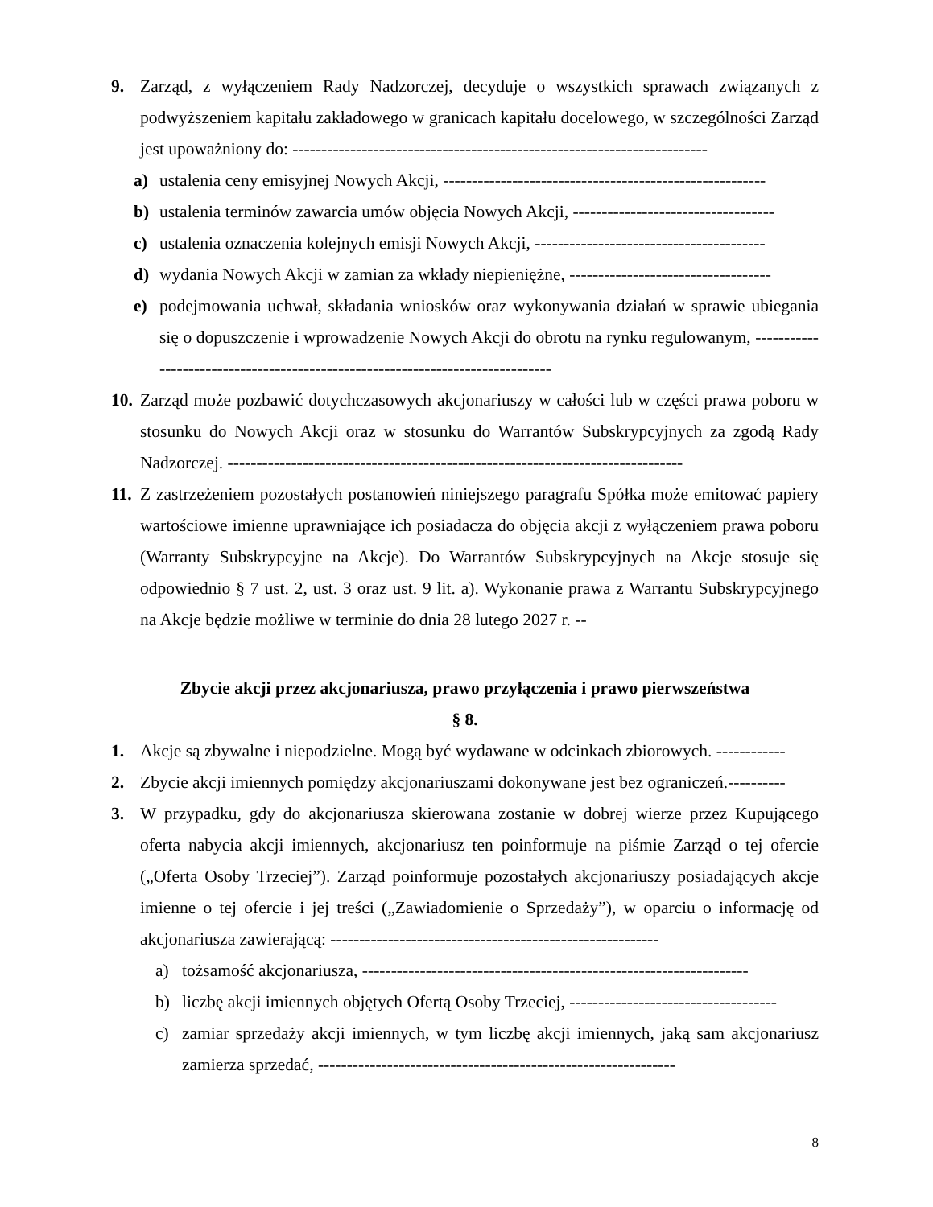9. Zarząd, z wyłączeniem Rady Nadzorczej, decyduje o wszystkich sprawach związanych z podwyższeniem kapitału zakładowego w granicach kapitału docelowego, w szczególności Zarząd jest upoważniony do: ------------------------------------------------------------------------
a) ustalenia ceny emisyjnej Nowych Akcji, --------------------------------------------------------
b) ustalenia terminów zawarcia umów objęcia Nowych Akcji, -----------------------------------
c) ustalenia oznaczenia kolejnych emisji Nowych Akcji, ----------------------------------------
d) wydania Nowych Akcji w zamian za wkłady niepieniężne, -----------------------------------
e) podejmowania uchwał, składania wniosków oraz wykonywania działań w sprawie ubiegania się o dopuszczenie i wprowadzenie Nowych Akcji do obrotu na rynku regulowanym, -------------------------------------------------------------------------------
10.
Zarząd może pozbawić dotychczasowych akcjonariuszy w całości lub w części prawa poboru w stosunku do Nowych Akcji oraz w stosunku do Warrantów Subskrypcyjnych za zgodą Rady Nadzorczej. -------------------------------------------------------------------------------
11.
Z zastrzeżeniem pozostałych postanowień niniejszego paragrafu Spółka może emitować papiery wartościowe imienne uprawniające ich posiadacza do objęcia akcji z wyłączeniem prawa poboru (Warranty Subskrypcyjne na Akcje). Do Warrantów Subskrypcyjnych na Akcje stosuje się odpowiednio § 7 ust. 2, ust. 3 oraz ust. 9 lit. a). Wykonanie prawa z Warrantu Subskrypcyjnego na Akcje będzie możliwe w terminie do dnia 28 lutego 2027 r. --
Zbycie akcji przez akcjonariusza, prawo przyłączenia i prawo pierwszeństwa
§ 8.
1. Akcje są zbywalne i niepodzielne. Mogą być wydawane w odcinkach zbiorowych. ------------
2. Zbycie akcji imiennych pomiędzy akcjonariuszami dokonywane jest bez ograniczeń.----------
3. W przypadku, gdy do akcjonariusza skierowana zostanie w dobrej wierze przez Kupującego oferta nabycia akcji imiennych, akcjonariusz ten poinformuje na piśmie Zarząd o tej ofercie („Oferta Osoby Trzeciej”). Zarząd poinformuje pozostałych akcjonariuszy posiadających akcje imienne o tej ofercie i jej treści („Zawiadomienie o Sprzedaży”), w oparciu o informację od akcjonariusza zawierającą: ---------------------------------------------------------
a) tożsamość akcjonariusza, -------------------------------------------------------------------
b) liczbę akcji imiennych objętych Ofertą Osoby Trzeciej, ------------------------------------
c) zamiar sprzedaży akcji imiennych, w tym liczbę akcji imiennych, jaką sam akcjonariusz zamierza sprzedać, --------------------------------------------------------------
8